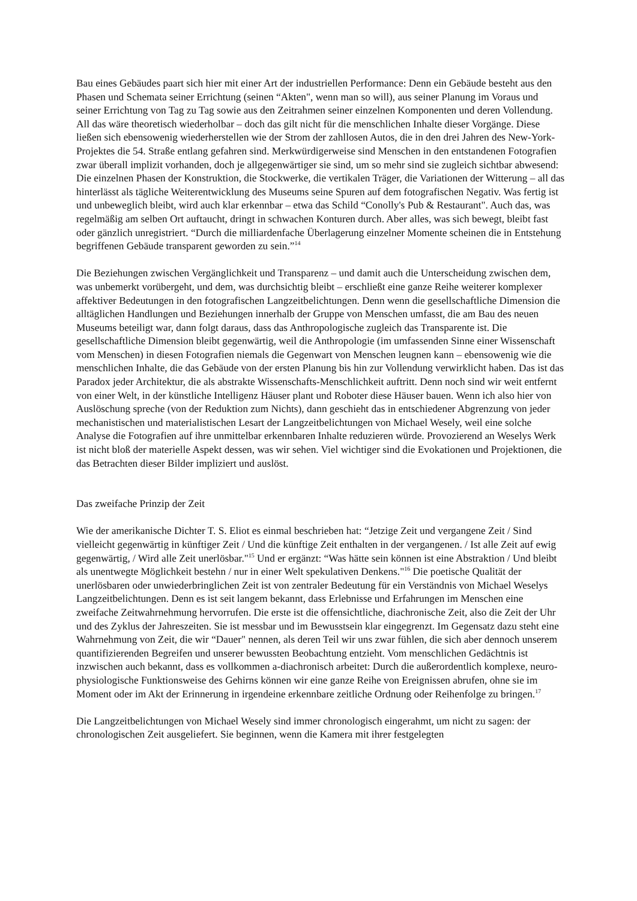Bau eines Gebäudes paart sich hier mit einer Art der industriellen Performance: Denn ein Gebäude besteht aus den Phasen und Schemata seiner Errichtung (seinen “Akten", wenn man so will), aus seiner Planung im Voraus und seiner Errichtung von Tag zu Tag sowie aus den Zeitrahmen seiner einzelnen Komponenten und deren Vollendung. All das wäre theoretisch wiederholbar – doch das gilt nicht für die menschlichen Inhalte dieser Vorgänge. Diese ließen sich ebensowenig wiederherstellen wie der Strom der zahllosen Autos, die in den drei Jahren des New-York-Projektes die 54. Straße entlang gefahren sind. Merkwürdigerweise sind Menschen in den entstandenen Fotografien zwar überall implizit vorhanden, doch je allgegenwärtiger sie sind, um so mehr sind sie zugleich sichtbar abwesend: Die einzelnen Phasen der Konstruktion, die Stockwerke, die vertikalen Träger, die Variationen der Witterung – all das hinterlässt als tägliche Weiterentwicklung des Museums seine Spuren auf dem fotografischen Negativ. Was fertig ist und unbeweglich bleibt, wird auch klar erkennbar – etwa das Schild “Conolly's Pub & Restaurant". Auch das, was regelmäßig am selben Ort auftaucht, dringt in schwachen Konturen durch. Aber alles, was sich bewegt, bleibt fast oder gänzlich unregistriert. “Durch die milliardenfache Überlagerung einzelner Momente scheinen die in Entstehung begriffenen Gebäude transparent geworden zu sein.”<sup>14</sup>
Die Beziehungen zwischen Vergänglichkeit und Transparenz – und damit auch die Unterscheidung zwischen dem, was unbemerkt vorübergeht, und dem, was durchsichtig bleibt – erschließt eine ganze Reihe weiterer komplexer affektiver Bedeutungen in den fotografischen Langzeitbelichtungen. Denn wenn die gesellschaftliche Dimension die alltäglichen Handlungen und Beziehungen innerhalb der Gruppe von Menschen umfasst, die am Bau des neuen Museums beteiligt war, dann folgt daraus, dass das Anthropologische zugleich das Transparente ist. Die gesellschaftliche Dimension bleibt gegenwärtig, weil die Anthropologie (im umfassenden Sinne einer Wissenschaft vom Menschen) in diesen Fotografien niemals die Gegenwart von Menschen leugnen kann – ebensowenig wie die menschlichen Inhalte, die das Gebäude von der ersten Planung bis hin zur Vollendung verwirklicht haben. Das ist das Paradox jeder Architektur, die als abstrakte Wissenschafts-Menschlichkeit auftritt. Denn noch sind wir weit entfernt von einer Welt, in der künstliche Intelligenz Häuser plant und Roboter diese Häuser bauen. Wenn ich also hier von Auslöschung spreche (von der Reduktion zum Nichts), dann geschieht das in entschiedener Abgrenzung von jeder mechanistischen und materialistischen Lesart der Langzeitbelichtungen von Michael Wesely, weil eine solche Analyse die Fotografien auf ihre unmittelbar erkennbaren Inhalte reduzieren würde. Provozierend an Weselys Werk ist nicht bloß der materielle Aspekt dessen, was wir sehen. Viel wichtiger sind die Evokationen und Projektionen, die das Betrachten dieser Bilder impliziert und auslöst.
Das zweifache Prinzip der Zeit
Wie der amerikanische Dichter T. S. Eliot es einmal beschrieben hat: “Jetzige Zeit und vergangene Zeit / Sind vielleicht gegenwärtig in künftiger Zeit / Und die künftige Zeit enthalten in der vergangenen. / Ist alle Zeit auf ewig gegenwärtig, / Wird alle Zeit unerlösbar."<sup>15</sup> Und er ergänzt: “Was hätte sein können ist eine Abstraktion / Und bleibt als unentwegte Möglichkeit bestehn / nur in einer Welt spekulativen Denkens."<sup>16</sup> Die poetische Qualität der unerlösbaren oder unwiederbringlichen Zeit ist von zentraler Bedeutung für ein Verständnis von Michael Weselys Langzeitbelichtungen. Denn es ist seit langem bekannt, dass Erlebnisse und Erfahrungen im Menschen eine zweifache Zeitwahrnehmung hervorrufen. Die erste ist die offensichtliche, diachronische Zeit, also die Zeit der Uhr und des Zyklus der Jahreszeiten. Sie ist messbar und im Bewusstsein klar eingegrenzt. Im Gegensatz dazu steht eine Wahrnehmung von Zeit, die wir “Dauer" nennen, als deren Teil wir uns zwar fühlen, die sich aber dennoch unserem quantifizierenden Begreifen und unserer bewussten Beobachtung entzieht. Vom menschlichen Gedächtnis ist inzwischen auch bekannt, dass es vollkommen a-diachronisch arbeitet: Durch die außerordentlich komplexe, neuro-physiologische Funktionsweise des Gehirns können wir eine ganze Reihe von Ereignissen abrufen, ohne sie im Moment oder im Akt der Erinnerung in irgendeine erkennbare zeitliche Ordnung oder Reihenfolge zu bringen.<sup>17</sup>
Die Langzeitbelichtungen von Michael Wesely sind immer chronologisch eingerahmt, um nicht zu sagen: der chronologischen Zeit ausgeliefert. Sie beginnen, wenn die Kamera mit ihrer festgelegten